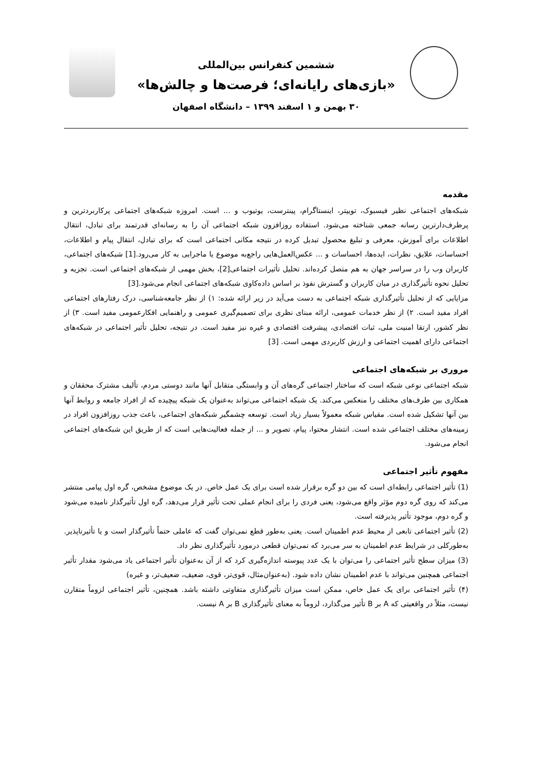ششمین کنفرانس بین‌المللی
«بازی‌های رایانه‌ای؛ فرصت‌ها و چالش‌ها»
۳۰ بهمن و ۱ اسفند ۱۳۹۹ – دانشگاه اصفهان
مقدمه
شبکه‌های اجتماعی نظیر فیسبوک، توییتر، اینستاگرام، پینترست، یوتیوب و ... است. امروزه شبکه‌های اجتماعی پرکاربردترین و پرطرف‌دارترین رسانه جمعی شناخته می‌شود. استفاده روزافزون شبکه اجتماعی آن را به رسانه‌ای قدرتمند برای تبادل، انتقال اطلاعات برای آموزش، معرفی و تبلیغ محصول تبدیل کرده در نتیجه مکانی اجتماعی است که برای تبادل، انتقال پیام و اطلاعات، احساسات، علایق، نظرات، ایده‌ها، احساسات و ... عکس‌العمل‌هایی راجع‌به موضوع یا ماجرایی به کار می‌رود.[1] شبکه‌های اجتماعی، کاربران وب را در سراسر جهان به هم متصل کرده‌اند. تحلیل تأثیرات اجتماعی[2]، بخش مهمی از شبکه‌های اجتماعی است. تجزیه و تحلیل نحوه تأثیرگذاری در میان کاربران و گسترش نفوذ بر اساس داده‌کاوی شبکه‌های اجتماعی انجام می‌شود.[3]
مزایایی که از تحلیل تأثیرگذاری شبکه اجتماعی به دست می‌آید در زیر ارائه شده: ۱) از نظر جامعه‌شناسی، درک رفتارهای اجتماعی افراد مفید است. ۲) از نظر خدمات عمومی، ارائه مبنای نظری برای تصمیم‌گیری عمومی و راهنمایی افکارعمومی مفید است. ۳) از نظر کشور، ارتقا امنیت ملی، ثبات اقتصادی، پیشرفت اقتصادی و غیره نیز مفید است. در نتیجه، تحلیل تأثیر اجتماعی در شبکه‌های اجتماعی دارای اهمیت اجتماعی و ارزش کاربردی مهمی است. [3]
مروری بر شبکه‌های اجتماعی
شبکه اجتماعی نوعی شبکه است که ساختار اجتماعی گره‌های آن و وابستگی متقابل آنها مانند دوستی مردم، تألیف مشترک محققان و همکاری بین طرف‌های مختلف را منعکس می‌کند. یک شبکه اجتماعی می‌تواند به‌عنوان یک شبکه پیچیده که از افراد جامعه و روابط آنها بین آنها تشکیل شده است. مقیاس شبکه معمولاً بسیار زیاد است. توسعه چشمگیر شبکه‌های اجتماعی، باعث جذب روزافزون افراد در زمینه‌های مختلف اجتماعی شده است. انتشار محتوا، پیام، تصویر و ... از جمله فعالیت‌هایی است که از طریق این شبکه‌های اجتماعی انجام می‌شود.
مفهوم تأثیر اجتماعی
(1) تأثیر اجتماعی رابطه‌ای است که بین دو گره برقرار شده است برای یک عمل خاص. در یک موضوع مشخص، گره اول پیامی منتشر می‌کند که روی گره دوم مؤثر واقع می‌شود، یعنی فردی را برای انجام عملی تحت تأثیر قرار می‌دهد، گره اول تأثیرگذار نامیده می‌شود و گره دوم، موجود تأثیر پذیرفته است.
(2) تأثیر اجتماعی تابعی از محیط عدم اطمینان است. یعنی به‌طور قطع نمی‌توان گفت که عاملی حتماً تأثیرگذار است و یا تأثیرناپذیر. به‌طورکلی در شرایط عدم اطمینان به سر می‌برد که نمی‌توان قطعی درمورد تأثیرگذاری نظر داد.
(3) میزان سطح تأثیر اجتماعی را می‌توان با یک عدد پیوسته اندازه‌گیری کرد که از آن به‌عنوان تأثیر اجتماعی یاد می‌شود مقدار تأثیر اجتماعی همچنین می‌تواند با عدم اطمینان نشان داده شود. (به‌عنوان‌مثال، قوی‌تر، قوی، ضعیف، ضعیف‌تر، و غیره)
(۴) تأثیر اجتماعی برای یک عمل خاص، ممکن است میزان تأثیرگذاری متفاوتی داشته باشد. همچنین، تأثیر اجتماعی لزوماً متقارن نیست، مثلاً در واقعیتی که A بر B تأثیر می‌گذارد، لزوماً به معنای تأثیرگذاری B بر A نیست.